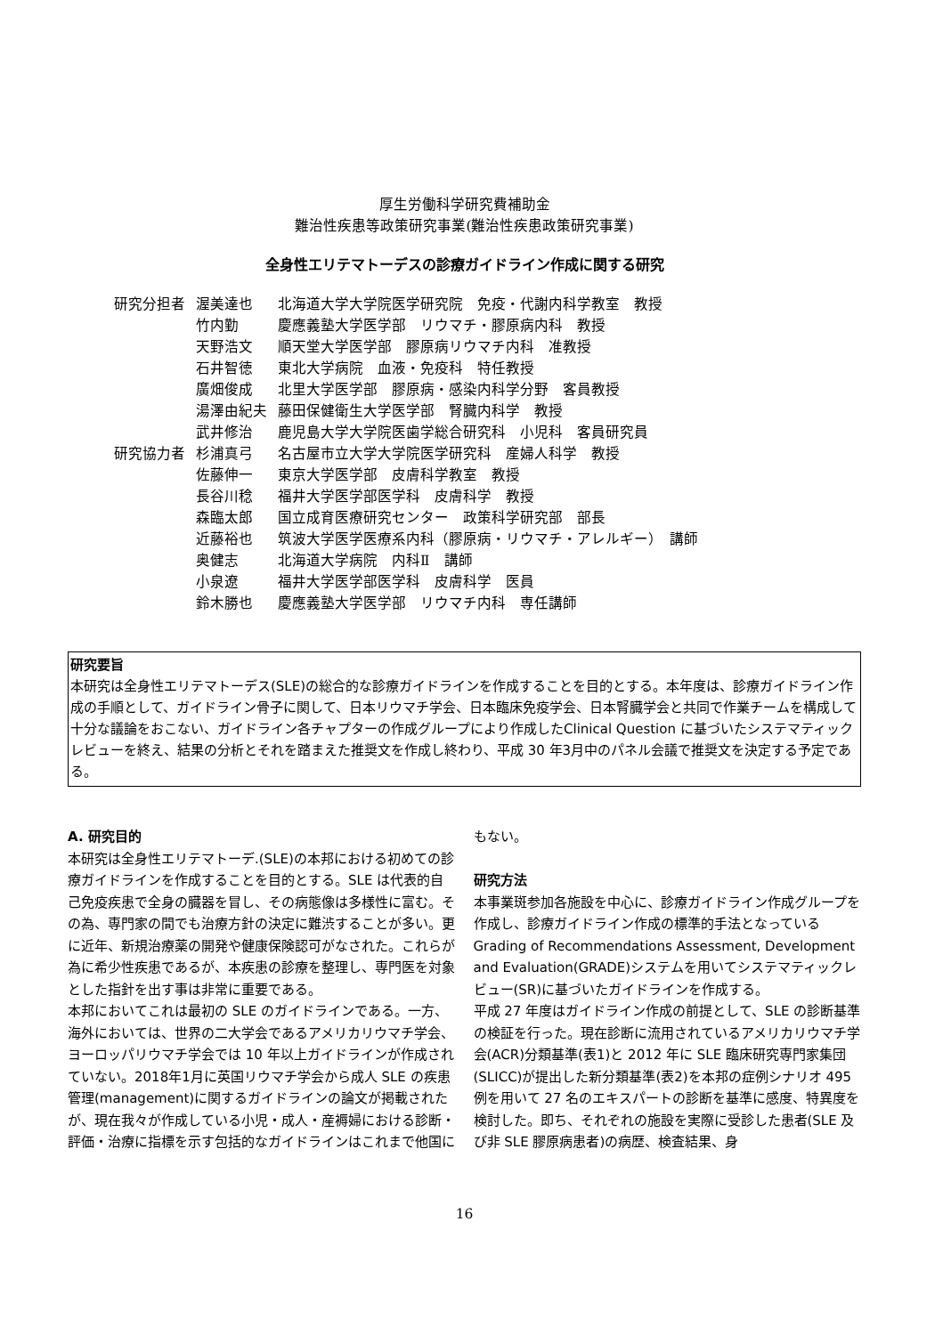厚生労働科学研究費補助金
難治性疾患等政策研究事業(難治性疾患政策研究事業)
全身性エリテマトーデスの診療ガイドライン作成に関する研究
| 研究分担者 | 渥美達也 | 北海道大学大学院医学研究院 免疫・代謝内科学教室 教授 |
| | 竹内勤 | 慶應義塾大学医学部 リウマチ・膠原病内科 教授 |
| | 天野浩文 | 順天堂大学医学部 膠原病リウマチ内科 准教授 |
| | 石井智徳 | 東北大学病院 血液・免疫科 特任教授 |
| | 廣畑俊成 | 北里大学医学部 膠原病・感染内科学分野 客員教授 |
| | 湯澤由紀夫 | 藤田保健衛生大学医学部 腎臓内科学 教授 |
| | 武井修治 | 鹿児島大学大学院医歯学総合研究科 小児科 客員研究員 |
| 研究協力者 | 杉浦真弓 | 名古屋市立大学大学院医学研究科 産婦人科学 教授 |
| | 佐藤伸一 | 東京大学医学部 皮膚科学教室 教授 |
| | 長谷川稔 | 福井大学医学部医学科 皮膚科学 教授 |
| | 森臨太郎 | 国立成育医療研究センター 政策科学研究部 部長 |
| | 近藤裕也 | 筑波大学医学医療系内科（膠原病・リウマチ・アレルギー） 講師 |
| | 奥健志 | 北海道大学病院 内科Ⅱ 講師 |
| | 小泉遼 | 福井大学医学部医学科 皮膚科学 医員 |
| | 鈴木勝也 | 慶應義塾大学医学部 リウマチ内科 専任講師 |
研究要旨
本研究は全身性エリテマトーデス(SLE)の総合的な診療ガイドラインを作成することを目的とする。本年度は、診療ガイドライン作成の手順として、ガイドライン骨子に関して、日本リウマチ学会、日本臨床免疫学会、日本腎臓学会と共同で作業チームを構成して十分な議論をおこない、ガイドライン各チャプターの作成グループにより作成したClinical Question に基づいたシステマティックレビューを終え、結果の分析とそれを踏まえた推奨文を作成し終わり、平成 30 年3月中のパネル会議で推奨文を決定する予定である。
A. 研究目的
本研究は全身性エリテマトーデ.(SLE)の本邦における初めての診療ガイドラインを作成することを目的とする。SLE は代表的自己免疫疾患で全身の臓器を冒し、その病態像は多様性に富む。その為、専門家の間でも治療方針の決定に難渋することが多い。更に近年、新規治療薬の開発や健康保険認可がなされた。これらが為に希少性疾患であるが、本疾患の診療を整理し、専門医を対象とした指針を出す事は非常に重要である。
本邦においてこれは最初の SLE のガイドラインである。一方、海外においては、世界の二大学会であるアメリカリウマチ学会、ヨーロッパリウマチ学会では 10 年以上ガイドラインが作成されていない。2018年1月に英国リウマチ学会から成人 SLE の疾患管理(management)に関するガイドラインの論文が掲載されたが、現在我々が作成している小児・成人・産褥婦における診断・評価・治療に指標を示す包括的なガイドラインはこれまで他国に
もない。
研究方法
本事業斑参加各施設を中心に、診療ガイドライン作成グループを作成し、診療ガイドライン作成の標準的手法となっている Grading of Recommendations Assessment, Development and Evaluation(GRADE)システムを用いてシステマティックレビュー(SR)に基づいたガイドラインを作成する。
平成 27 年度はガイドライン作成の前提として、SLE の診断基準の検証を行った。現在診断に流用されているアメリカリウマチ学会(ACR)分類基準(表1)と 2012 年に SLE 臨床研究専門家集団(SLICC)が提出した新分類基準(表2)を本邦の症例シナリオ 495 例を用いて 27 名のエキスパートの診断を基準に感度、特異度を検討した。即ち、それぞれの施設を実際に受診した患者(SLE 及び非 SLE 膠原病患者)の病歴、検査結果、身
16